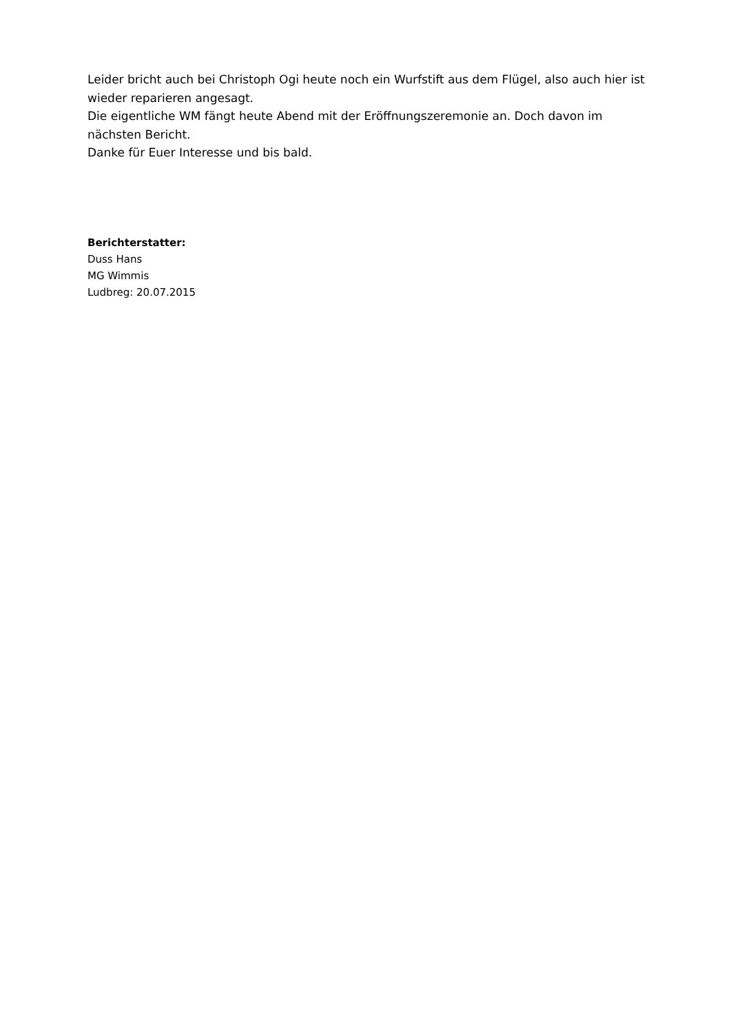Leider bricht auch bei Christoph Ogi heute noch ein Wurfstift aus dem Flügel, also auch hier ist wieder reparieren angesagt.
Die eigentliche WM fängt heute Abend mit der Eröffnungszeremonie an. Doch davon im nächsten Bericht.
Danke für Euer Interesse und bis bald.
Berichterstatter:
Duss Hans
MG Wimmis
Ludbreg: 20.07.2015